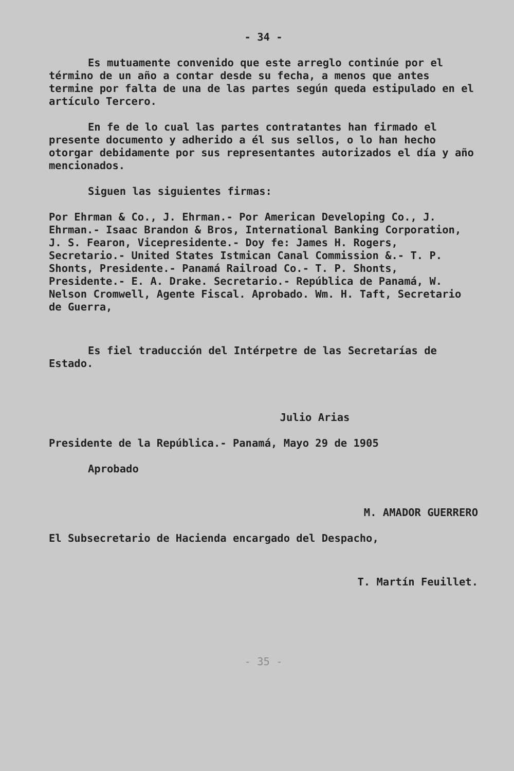- 34 -
Es mutuamente convenido que este arreglo continúe por el término de un año a contar desde su fecha, a menos que antes termine por falta de una de las partes según queda estipulado en el artículo Tercero.
En fe de lo cual las partes contratantes han firmado el presente documento y adherido a él sus sellos, o lo han hecho otorgar debidamente por sus representantes autorizados el día y año mencionados.
Siguen las siguientes firmas:
Por Ehrman & Co., J. Ehrman.- Por American Developing Co., J. Ehrman.- Isaac Brandon & Bros, International Banking Corporation, J. S. Fearon, Vicepresidente.- Doy fe: James H. Rogers, Secretario.- United States Istmican Canal Commission &.- T. P. Shonts, Presidente.- Panamá Railroad Co.- T. P. Shonts, Presidente.- E. A. Drake. Secretario.- República de Panamá, W. Nelson Cromwell, Agente Fiscal. Aprobado. Wm. H. Taft, Secretario de Guerra,
Es fiel traducción del Intérpetre de las Secretarías de Estado.
Julio Arias
Presidente de la República.- Panamá, Mayo 29 de 1905
Aprobado
M. AMADOR GUERRERO
El Subsecretario de Hacienda encargado del Despacho,
T. Martín Feuillet.
- 35 -